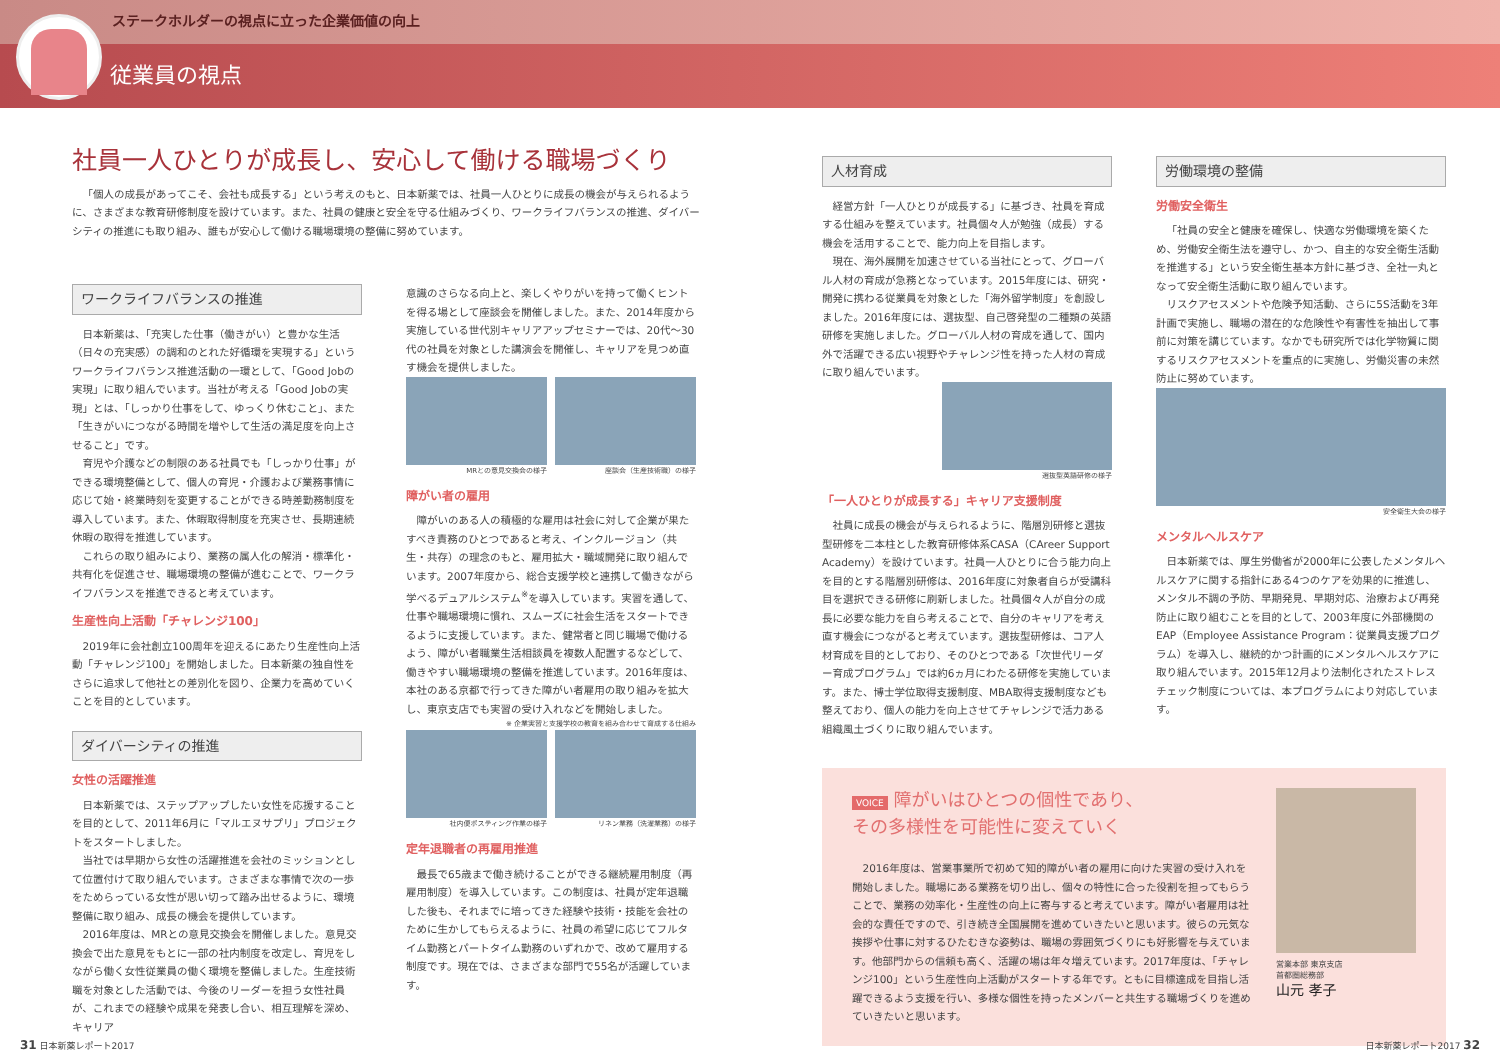ステークホルダーの視点に立った企業価値の向上
従業員の視点
社員一人ひとりが成長し、安心して働ける職場づくり
「個人の成長があってこそ、会社も成長する」という考えのもと、日本新薬では、社員一人ひとりに成長の機会が与えられるように、さまざまな教育研修制度を設けています。また、社員の健康と安全を守る仕組みづくり、ワークライフバランスの推進、ダイバーシティの推進にも取り組み、誰もが安心して働ける職場環境の整備に努めています。
ワークライフバランスの推進
日本新薬は、「充実した仕事（働きがい）と豊かな生活（日々の充実感）の調和のとれた好循環を実現する」というワークライフバランス推進活動の一環として、「Good Jobの実現」に取り組んでいます。当社が考える「Good Jobの実現」とは、「しっかり仕事をして、ゆっくり休むこと」、また「生きがいにつながる時間を増やして生活の満足度を向上させること」です。
育児や介護などの制限のある社員でも「しっかり仕事」ができる環境整備として、個人の育児・介護および業務事情に応じて始・終業時刻を変更することができる時差勤務制度を導入しています。また、休暇取得制度を充実させ、長期連続休暇の取得を推進しています。
これらの取り組みにより、業務の属人化の解消・標準化・共有化を促進させ、職場環境の整備が進むことで、ワークライフバランスを推進できると考えています。
生産性向上活動「チャレンジ100」
2019年に会社創立100周年を迎えるにあたり生産性向上活動「チャレンジ100」を開始しました。日本新薬の独自性をさらに追求して他社との差別化を図り、企業力を高めていくことを目的としています。
ダイバーシティの推進
女性の活躍推進
日本新薬では、ステップアップしたい女性を応援することを目的として、2011年6月に「マルエヌサプリ」プロジェクトをスタートしました。
当社では早期から女性の活躍推進を会社のミッションとして位置付けて取り組んでいます。さまざまな事情で次の一歩をためらっている女性が思い切って踏み出せるように、環境整備に取り組み、成長の機会を提供しています。
2016年度は、MRとの意見交換会を開催しました。意見交換会で出た意見をもとに一部の社内制度を改定し、育児をしながら働く女性従業員の働く環境を整備しました。生産技術職を対象とした活動では、今後のリーダーを担う女性社員が、これまでの経験や成果を発表し合い、相互理解を深め、キャリア
意識のさらなる向上と、楽しくやりがいを持って働くヒントを得る場として座談会を開催しました。また、2014年度から実施している世代別キャリアアップセミナーでは、20代～30代の社員を対象とした講演会を開催し、キャリアを見つめ直す機会を提供しました。
MRとの意見交換会の様子 座談会（生産技術職）の様子
障がい者の雇用
障がいのある人の積極的な雇用は社会に対して企業が果たすべき責務のひとつであると考え、インクルージョン（共生・共存）の理念のもと、雇用拡大・職域開発に取り組んでいます。2007年度から、総合支援学校と連携して働きながら学べるデュアルシステム<sup>※</sup>を導入しています。実習を通して、仕事や職場環境に慣れ、スムーズに社会生活をスタートできるように支援しています。また、健常者と同じ職場で働けるよう、障がい者職業生活相談員を複数人配置するなどして、働きやすい職場環境の整備を推進しています。2016年度は、本社のある京都で行ってきた障がい者雇用の取り組みを拡大し、東京支店でも実習の受け入れなどを開始しました。
※ 企業実習と支援学校の教育を組み合わせて育成する仕組み
社内便ポスティング作業の様子 リネン業務（洗濯業務）の様子
定年退職者の再雇用推進
最長で65歳まで働き続けることができる継続雇用制度（再雇用制度）を導入しています。この制度は、社員が定年退職した後も、それまでに培ってきた経験や技術・技能を会社のために生かしてもらえるように、社員の希望に応じてフルタイム勤務とパートタイム勤務のいずれかで、改めて雇用する制度です。現在では、さまざまな部門で55名が活躍しています。
人材育成
経営方針「一人ひとりが成長する」に基づき、社員を育成する仕組みを整えています。社員個々人が勉強（成長）する機会を活用することで、能力向上を目指します。
現在、海外展開を加速させている当社にとって、グローバル人材の育成が急務となっています。2015年度には、研究・開発に携わる従業員を対象とした「海外留学制度」を創設しました。2016年度には、選抜型、自己啓発型の二種類の英語研修を実施しました。グローバル人材の育成を通して、国内外で活躍できる広い視野やチャレンジ性を持った人材の育成に取り組んでいます。
選抜型英語研修の様子
「一人ひとりが成長する」キャリア支援制度
社員に成長の機会が与えられるように、階層別研修と選抜型研修を二本柱とした教育研修体系CASA（CAreer Support Academy）を設けています。社員一人ひとりに合う能力向上を目的とする階層別研修は、2016年度に対象者自らが受講科目を選択できる研修に刷新しました。社員個々人が自分の成長に必要な能力を自ら考えることで、自分のキャリアを考え直す機会につながると考えています。選抜型研修は、コア人材育成を目的としており、そのひとつである「次世代リーダー育成プログラム」では約6ヵ月にわたる研修を実施しています。また、博士学位取得支援制度、MBA取得支援制度なども整えており、個人の能力を向上させてチャレンジで活力ある組織風土づくりに取り組んでいます。
労働環境の整備
労働安全衛生
「社員の安全と健康を確保し、快適な労働環境を築くため、労働安全衛生法を遵守し、かつ、自主的な安全衛生活動を推進する」という安全衛生基本方針に基づき、全社一丸となって安全衛生活動に取り組んでいます。
リスクアセスメントや危険予知活動、さらに5S活動を3年計画で実施し、職場の潜在的な危険性や有害性を抽出して事前に対策を講じています。なかでも研究所では化学物質に関するリスクアセスメントを重点的に実施し、労働災害の未然防止に努めています。
安全衛生大会の様子
メンタルヘルスケア
日本新薬では、厚生労働省が2000年に公表したメンタルヘルスケアに関する指針にある4つのケアを効果的に推進し、メンタル不調の予防、早期発見、早期対応、治療および再発防止に取り組むことを目的として、2003年度に外部機関のEAP（Employee Assistance Program：従業員支援プログラム）を導入し、継続的かつ計画的にメンタルヘルスケアに取り組んでいます。2015年12月より法制化されたストレスチェック制度については、本プログラムにより対応しています。
VOICE 障がいはひとつの個性であり、
その多様性を可能性に変えていく
2016年度は、営業事業所で初めて知的障がい者の雇用に向けた実習の受け入れを開始しました。職場にある業務を切り出し、個々の特性に合った役割を担ってもらうことで、業務の効率化・生産性の向上に寄与すると考えています。障がい者雇用は社会的な責任ですので、引き続き全国展開を進めていきたいと思います。彼らの元気な挨拶や仕事に対するひたむきな姿勢は、職場の雰囲気づくりにも好影響を与えています。他部門からの信頼も高く、活躍の場は年々増えています。2017年度は、「チャレンジ100」という生産性向上活動がスタートする年です。ともに目標達成を目指し活躍できるよう支援を行い、多様な個性を持ったメンバーと共生する職場づくりを進めていきたいと思います。
営業本部 東京支店
首都圏総務部
山元 孝子
31 日本新薬レポート2017 日本新薬レポート2017 32